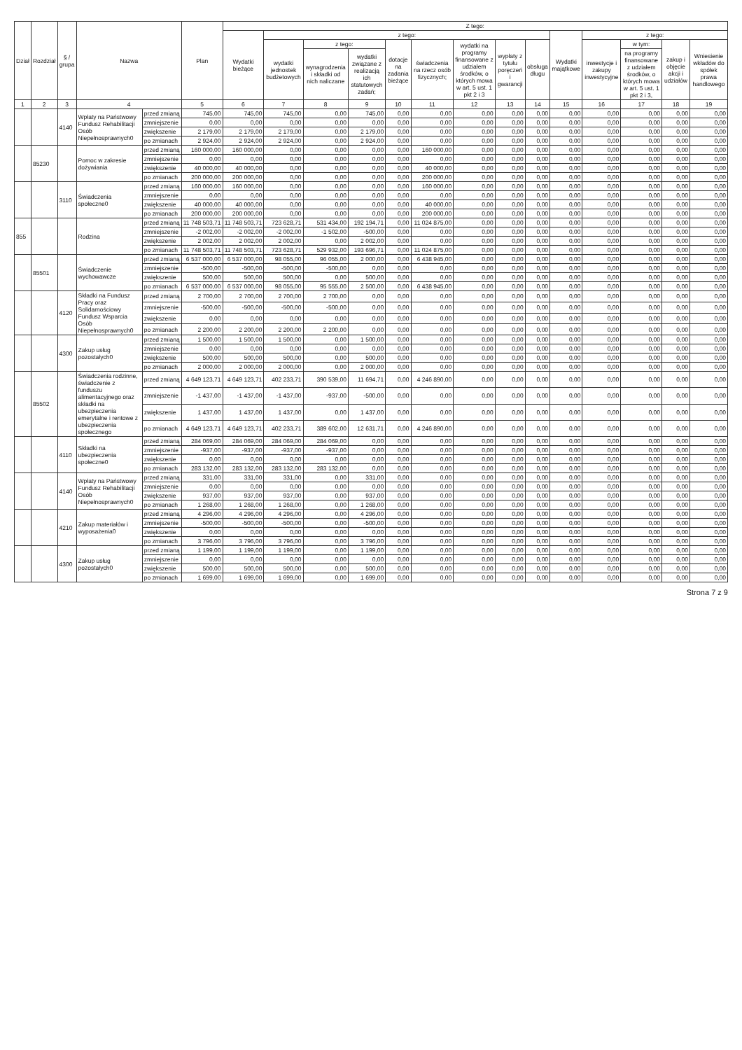| Dział | Rozdział | § / grupa | Nazwa | | Plan | Z tego: | | | | | | | | | | | | | |
| --- | --- | --- | --- | --- | --- | --- | --- | --- | --- | --- | --- | --- | --- | --- | --- | --- | --- | --- | --- |
| | | | | | | Wydatki bieżące | z tego: | | | | | | | | Wydatki majątkowe | z tego: | | | |
| | | | | | | | wydatki jednostek budżetowych | z tego: | | dotacje na zadania bieżące | świadczenia na rzecz osób fizycznych; | wydatki na programy finansowane z udziałem środków, o których mowa w art. 5 ust. 1 pkt 2 i 3 | wypłaty z tytułu poręczeń i gwarancji | obsługa długu | | inwestycje i zakupy inwestycyjne | w tym: | zakup i objęcie akcji i udziałów | Wniesienie wkładów do spółek prawa handlowego |
| | | | | | | | | wynagrodzenia i składki od nich naliczane | wydatki związane z realizacją ich statutowych zadań; | | | | | | | | na programy finansowane z udziałem środków, o których mowa w art. 5 ust. 1 pkt 2 i 3, | | |
| 1 | 2 | 3 | 4 | | 5 | 6 | 7 | 8 | 9 | 10 | 11 | 12 | 13 | 14 | 15 | 16 | 17 | 18 | 19 |
| | | 4140 | Wpłaty na Państwowy Fundusz Rehabilitacji Osób Niepełnosprawnych0 | przed zmianą | 745,00 | 745,00 | 745,00 | 0,00 | 745,00 | 0,00 | 0,00 | 0,00 | 0,00 | 0,00 | 0,00 | 0,00 | 0,00 | 0,00 | 0,00 |
| | | | | zmniejszenie | 0,00 | 0,00 | 0,00 | 0,00 | 0,00 | 0,00 | 0,00 | 0,00 | 0,00 | 0,00 | 0,00 | 0,00 | 0,00 | 0,00 | 0,00 |
| | | | | zwiększenie | 2 179,00 | 2 179,00 | 2 179,00 | 0,00 | 2 179,00 | 0,00 | 0,00 | 0,00 | 0,00 | 0,00 | 0,00 | 0,00 | 0,00 | 0,00 | 0,00 |
| | | | | po zmianach | 2 924,00 | 2 924,00 | 2 924,00 | 0,00 | 2 924,00 | 0,00 | 0,00 | 0,00 | 0,00 | 0,00 | 0,00 | 0,00 | 0,00 | 0,00 | 0,00 |
| | 85230 | | Pomoc w zakresie dożywiania | przed zmianą | 160 000,00 | 160 000,00 | 0,00 | 0,00 | 0,00 | 0,00 | 160 000,00 | 0,00 | 0,00 | 0,00 | 0,00 | 0,00 | 0,00 | 0,00 | 0,00 |
| | | | | zmniejszenie | 0,00 | 0,00 | 0,00 | 0,00 | 0,00 | 0,00 | 0,00 | 0,00 | 0,00 | 0,00 | 0,00 | 0,00 | 0,00 | 0,00 | 0,00 |
| | | | | zwiększenie | 40 000,00 | 40 000,00 | 0,00 | 0,00 | 0,00 | 0,00 | 40 000,00 | 0,00 | 0,00 | 0,00 | 0,00 | 0,00 | 0,00 | 0,00 | 0,00 |
| | | | | po zmianach | 200 000,00 | 200 000,00 | 0,00 | 0,00 | 0,00 | 0,00 | 200 000,00 | 0,00 | 0,00 | 0,00 | 0,00 | 0,00 | 0,00 | 0,00 | 0,00 |
| | | 3110 | Świadczenia społeczne0 | przed zmianą | 160 000,00 | 160 000,00 | 0,00 | 0,00 | 0,00 | 0,00 | 160 000,00 | 0,00 | 0,00 | 0,00 | 0,00 | 0,00 | 0,00 | 0,00 | 0,00 |
| | | | | zmniejszenie | 0,00 | 0,00 | 0,00 | 0,00 | 0,00 | 0,00 | 0,00 | 0,00 | 0,00 | 0,00 | 0,00 | 0,00 | 0,00 | 0,00 | 0,00 |
| | | | | zwiększenie | 40 000,00 | 40 000,00 | 0,00 | 0,00 | 0,00 | 0,00 | 40 000,00 | 0,00 | 0,00 | 0,00 | 0,00 | 0,00 | 0,00 | 0,00 | 0,00 |
| | | | | po zmianach | 200 000,00 | 200 000,00 | 0,00 | 0,00 | 0,00 | 0,00 | 200 000,00 | 0,00 | 0,00 | 0,00 | 0,00 | 0,00 | 0,00 | 0,00 | 0,00 |
| 855 | | | Rodzina | przed zmianą | 11 748 503,71 | 11 748 503,71 | 723 628,71 | 531 434,00 | 192 194,71 | 0,00 | 11 024 875,00 | 0,00 | 0,00 | 0,00 | 0,00 | 0,00 | 0,00 | 0,00 | 0,00 |
| | | | | zmniejszenie | -2 002,00 | -2 002,00 | -2 002,00 | -1 502,00 | -500,00 | 0,00 | 0,00 | 0,00 | 0,00 | 0,00 | 0,00 | 0,00 | 0,00 | 0,00 | 0,00 |
| | | | | zwiększenie | 2 002,00 | 2 002,00 | 2 002,00 | 0,00 | 2 002,00 | 0,00 | 0,00 | 0,00 | 0,00 | 0,00 | 0,00 | 0,00 | 0,00 | 0,00 | 0,00 |
| | | | | po zmianach | 11 748 503,71 | 11 748 503,71 | 723 628,71 | 529 932,00 | 193 696,71 | 0,00 | 11 024 875,00 | 0,00 | 0,00 | 0,00 | 0,00 | 0,00 | 0,00 | 0,00 | 0,00 |
| | 85501 | | Świadczenie wychowawcze | przed zmianą | 6 537 000,00 | 6 537 000,00 | 98 055,00 | 96 055,00 | 2 000,00 | 0,00 | 6 438 945,00 | 0,00 | 0,00 | 0,00 | 0,00 | 0,00 | 0,00 | 0,00 | 0,00 |
| | | | | zmniejszenie | -500,00 | -500,00 | -500,00 | -500,00 | 0,00 | 0,00 | 0,00 | 0,00 | 0,00 | 0,00 | 0,00 | 0,00 | 0,00 | 0,00 | 0,00 |
| | | | | zwiększenie | 500,00 | 500,00 | 500,00 | 0,00 | 500,00 | 0,00 | 0,00 | 0,00 | 0,00 | 0,00 | 0,00 | 0,00 | 0,00 | 0,00 | 0,00 |
| | | | | po zmianach | 6 537 000,00 | 6 537 000,00 | 98 055,00 | 95 555,00 | 2 500,00 | 0,00 | 6 438 945,00 | 0,00 | 0,00 | 0,00 | 0,00 | 0,00 | 0,00 | 0,00 | 0,00 |
| | | 4120 | Składki na Fundusz Pracy oraz Solidarnościowy Fundusz Wsparcia Osób Niepełnosprawnych0 | przed zmianą | 2 700,00 | 2 700,00 | 2 700,00 | 2 700,00 | 0,00 | 0,00 | 0,00 | 0,00 | 0,00 | 0,00 | 0,00 | 0,00 | 0,00 | 0,00 | 0,00 |
| | | | | zmniejszenie | -500,00 | -500,00 | -500,00 | -500,00 | 0,00 | 0,00 | 0,00 | 0,00 | 0,00 | 0,00 | 0,00 | 0,00 | 0,00 | 0,00 | 0,00 |
| | | | | zwiększenie | 0,00 | 0,00 | 0,00 | 0,00 | 0,00 | 0,00 | 0,00 | 0,00 | 0,00 | 0,00 | 0,00 | 0,00 | 0,00 | 0,00 | 0,00 |
| | | | | po zmianach | 2 200,00 | 2 200,00 | 2 200,00 | 2 200,00 | 0,00 | 0,00 | 0,00 | 0,00 | 0,00 | 0,00 | 0,00 | 0,00 | 0,00 | 0,00 | 0,00 |
| | | 4300 | Zakup usług pozostałych0 | przed zmianą | 1 500,00 | 1 500,00 | 1 500,00 | 0,00 | 1 500,00 | 0,00 | 0,00 | 0,00 | 0,00 | 0,00 | 0,00 | 0,00 | 0,00 | 0,00 | 0,00 |
| | | | | zmniejszenie | 0,00 | 0,00 | 0,00 | 0,00 | 0,00 | 0,00 | 0,00 | 0,00 | 0,00 | 0,00 | 0,00 | 0,00 | 0,00 | 0,00 | 0,00 |
| | | | | zwiększenie | 500,00 | 500,00 | 500,00 | 0,00 | 500,00 | 0,00 | 0,00 | 0,00 | 0,00 | 0,00 | 0,00 | 0,00 | 0,00 | 0,00 | 0,00 |
| | | | | po zmianach | 2 000,00 | 2 000,00 | 2 000,00 | 0,00 | 2 000,00 | 0,00 | 0,00 | 0,00 | 0,00 | 0,00 | 0,00 | 0,00 | 0,00 | 0,00 | 0,00 |
| | 85502 | | Świadczenia rodzinne, świadczenie z funduszu alimentacyjnego oraz składki na ubezpieczenia emerytalne i rentowe z ubezpieczenia społecznego | przed zmianą | 4 649 123,71 | 4 649 123,71 | 402 233,71 | 390 539,00 | 11 694,71 | 0,00 | 4 246 890,00 | 0,00 | 0,00 | 0,00 | 0,00 | 0,00 | 0,00 | 0,00 | 0,00 |
| | | | | zmniejszenie | -1 437,00 | -1 437,00 | -1 437,00 | -937,00 | -500,00 | 0,00 | 0,00 | 0,00 | 0,00 | 0,00 | 0,00 | 0,00 | 0,00 | 0,00 | 0,00 |
| | | | | zwiększenie | 1 437,00 | 1 437,00 | 1 437,00 | 0,00 | 1 437,00 | 0,00 | 0,00 | 0,00 | 0,00 | 0,00 | 0,00 | 0,00 | 0,00 | 0,00 | 0,00 |
| | | | | po zmianach | 4 649 123,71 | 4 649 123,71 | 402 233,71 | 389 602,00 | 12 631,71 | 0,00 | 4 246 890,00 | 0,00 | 0,00 | 0,00 | 0,00 | 0,00 | 0,00 | 0,00 | 0,00 |
| | | 4110 | Składki na ubezpieczenia społeczne0 | przed zmianą | 284 069,00 | 284 069,00 | 284 069,00 | 284 069,00 | 0,00 | 0,00 | 0,00 | 0,00 | 0,00 | 0,00 | 0,00 | 0,00 | 0,00 | 0,00 | 0,00 |
| | | | | zmniejszenie | -937,00 | -937,00 | -937,00 | -937,00 | 0,00 | 0,00 | 0,00 | 0,00 | 0,00 | 0,00 | 0,00 | 0,00 | 0,00 | 0,00 | 0,00 |
| | | | | zwiększenie | 0,00 | 0,00 | 0,00 | 0,00 | 0,00 | 0,00 | 0,00 | 0,00 | 0,00 | 0,00 | 0,00 | 0,00 | 0,00 | 0,00 | 0,00 |
| | | | | po zmianach | 283 132,00 | 283 132,00 | 283 132,00 | 283 132,00 | 0,00 | 0,00 | 0,00 | 0,00 | 0,00 | 0,00 | 0,00 | 0,00 | 0,00 | 0,00 | 0,00 |
| | | 4140 | Wpłaty na Państwowy Fundusz Rehabilitacji Osób Niepełnosprawnych0 | przed zmianą | 331,00 | 331,00 | 331,00 | 0,00 | 331,00 | 0,00 | 0,00 | 0,00 | 0,00 | 0,00 | 0,00 | 0,00 | 0,00 | 0,00 | 0,00 |
| | | | | zmniejszenie | 0,00 | 0,00 | 0,00 | 0,00 | 0,00 | 0,00 | 0,00 | 0,00 | 0,00 | 0,00 | 0,00 | 0,00 | 0,00 | 0,00 | 0,00 |
| | | | | zwiększenie | 937,00 | 937,00 | 937,00 | 0,00 | 937,00 | 0,00 | 0,00 | 0,00 | 0,00 | 0,00 | 0,00 | 0,00 | 0,00 | 0,00 | 0,00 |
| | | | | po zmianach | 1 268,00 | 1 268,00 | 1 268,00 | 0,00 | 1 268,00 | 0,00 | 0,00 | 0,00 | 0,00 | 0,00 | 0,00 | 0,00 | 0,00 | 0,00 | 0,00 |
| | | 4210 | Zakup materiałów i wyposażenia0 | przed zmianą | 4 296,00 | 4 296,00 | 4 296,00 | 0,00 | 4 296,00 | 0,00 | 0,00 | 0,00 | 0,00 | 0,00 | 0,00 | 0,00 | 0,00 | 0,00 | 0,00 |
| | | | | zmniejszenie | -500,00 | -500,00 | -500,00 | 0,00 | -500,00 | 0,00 | 0,00 | 0,00 | 0,00 | 0,00 | 0,00 | 0,00 | 0,00 | 0,00 | 0,00 |
| | | | | zwiększenie | 0,00 | 0,00 | 0,00 | 0,00 | 0,00 | 0,00 | 0,00 | 0,00 | 0,00 | 0,00 | 0,00 | 0,00 | 0,00 | 0,00 | 0,00 |
| | | | | po zmianach | 3 796,00 | 3 796,00 | 3 796,00 | 0,00 | 3 796,00 | 0,00 | 0,00 | 0,00 | 0,00 | 0,00 | 0,00 | 0,00 | 0,00 | 0,00 | 0,00 |
| | | 4300 | Zakup usług pozostałych0 | przed zmianą | 1 199,00 | 1 199,00 | 1 199,00 | 0,00 | 1 199,00 | 0,00 | 0,00 | 0,00 | 0,00 | 0,00 | 0,00 | 0,00 | 0,00 | 0,00 | 0,00 |
| | | | | zmniejszenie | 0,00 | 0,00 | 0,00 | 0,00 | 0,00 | 0,00 | 0,00 | 0,00 | 0,00 | 0,00 | 0,00 | 0,00 | 0,00 | 0,00 | 0,00 |
| | | | | zwiększenie | 500,00 | 500,00 | 500,00 | 0,00 | 500,00 | 0,00 | 0,00 | 0,00 | 0,00 | 0,00 | 0,00 | 0,00 | 0,00 | 0,00 | 0,00 |
| | | | | po zmianach | 1 699,00 | 1 699,00 | 1 699,00 | 0,00 | 1 699,00 | 0,00 | 0,00 | 0,00 | 0,00 | 0,00 | 0,00 | 0,00 | 0,00 | 0,00 | 0,00 |
Strona 7 z 9